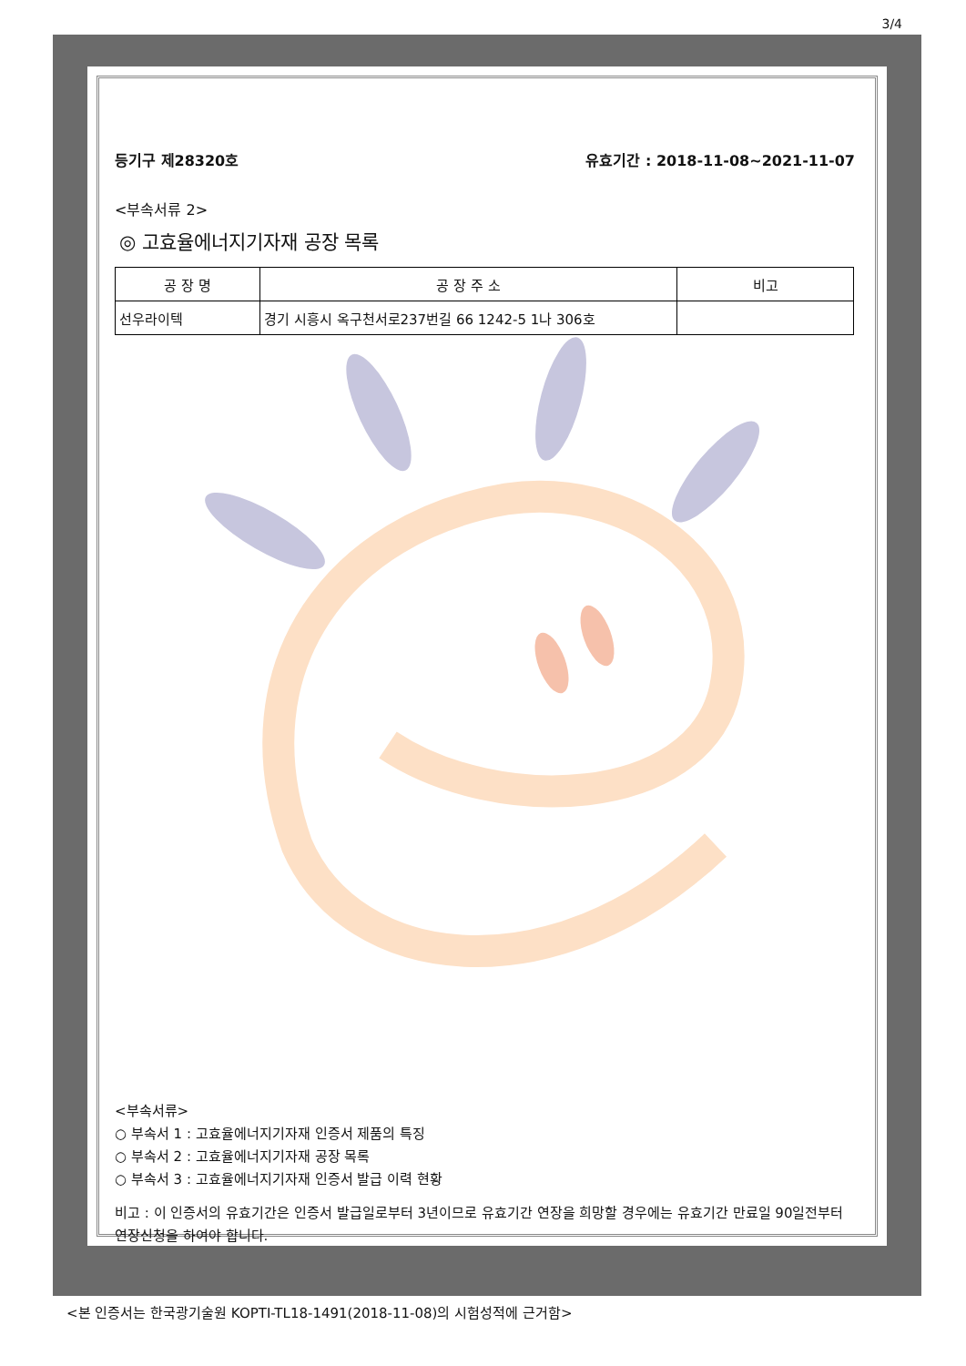3/4
등기구 제28320호 유효기간 : 2018-11-08~2021-11-07
<부속서류 2>
◎ 고효율에너지기자재 공장 목록
| 공 장 명 | 공 장 주 소 | 비고 |
| --- | --- | --- |
| 선우라이텍 | 경기 시흥시 옥구천서로237번길 66 1242-5 1나 306호 | |
<부속서류>
○ 부속서 1 : 고효율에너지기자재 인증서 제품의 특징
○ 부속서 2 : 고효율에너지기자재 공장 목록
○ 부속서 3 : 고효율에너지기자재 인증서 발급 이력 현황
비고 : 이 인증서의 유효기간은 인증서 발급일로부터 3년이므로 유효기간 연장을 희망할 경우에는 유효기간 만료일 90일전부터 연장신청을 하여야 합니다.
<본 인증서는 한국광기술원 KOPTI-TL18-1491(2018-11-08)의 시험성적에 근거함>